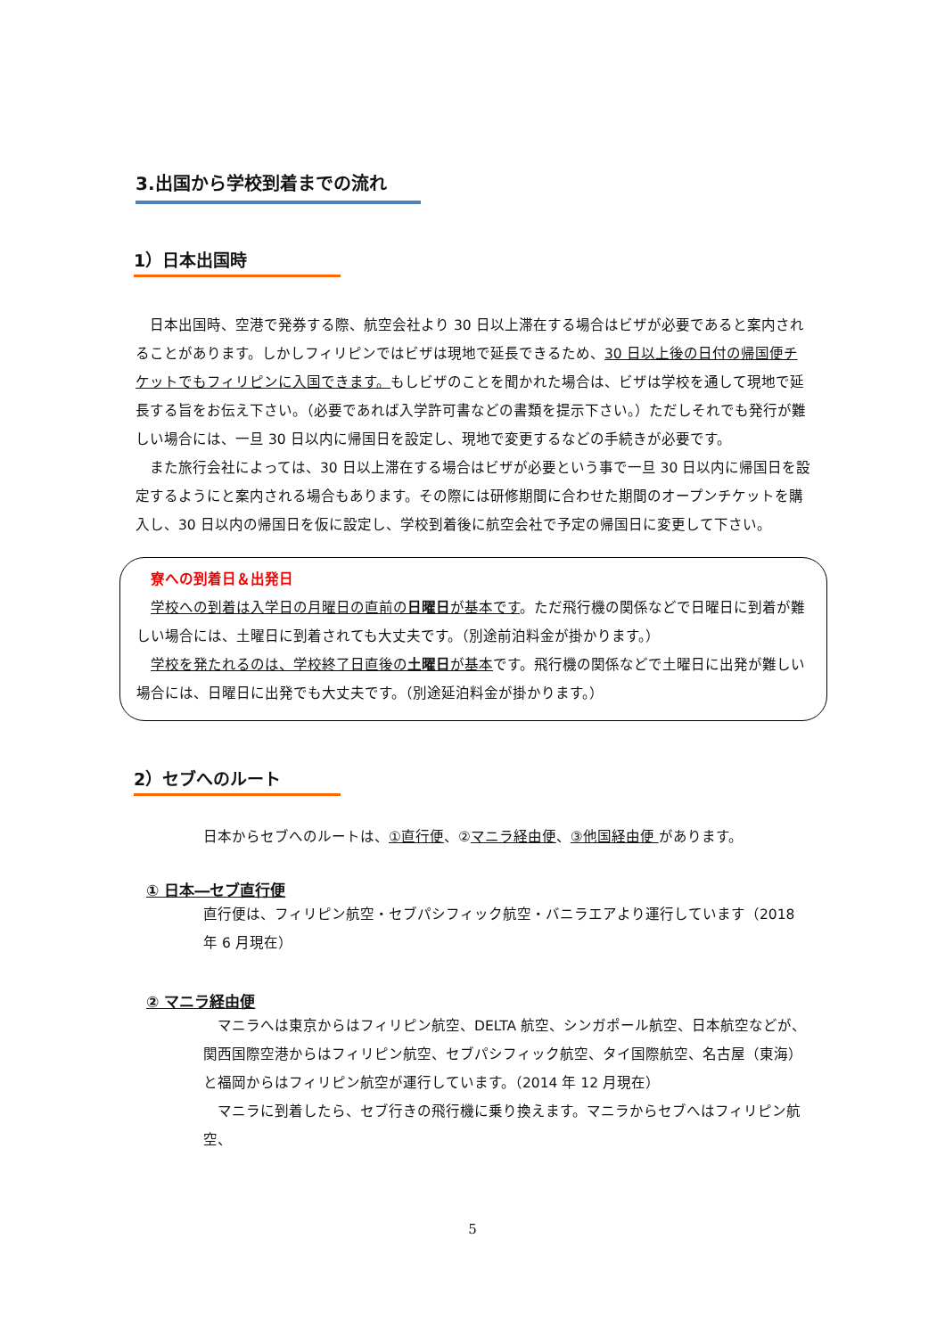3.出国から学校到着までの流れ
1）日本出国時
　日本出国時、空港で発券する際、航空会社より 30 日以上滞在する場合はビザが必要であると案内されることがあります。しかしフィリピンではビザは現地で延長できるため、30 日以上後の日付の帰国便チケットでもフィリピンに入国できます。もしビザのことを聞かれた場合は、ビザは学校を通して現地で延長する旨をお伝え下さい。（必要であれば入学許可書などの書類を提示下さい。）ただしそれでも発行が難しい場合には、一旦 30 日以内に帰国日を設定し、現地で変更するなどの手続きが必要です。
　また旅行会社によっては、30 日以上滞在する場合はビザが必要という事で一旦 30 日以内に帰国日を設定するようにと案内される場合もあります。その際には研修期間に合わせた期間のオープンチケットを購入し、30 日以内の帰国日を仮に設定し、学校到着後に航空会社で予定の帰国日に変更して下さい。
　寮への到着日＆出発日
　学校への到着は入学日の月曜日の直前の日曜日が基本です。ただ飛行機の関係などで日曜日に到着が難しい場合には、土曜日に到着されても大丈夫です。（別途前泊料金が掛かります。）
　学校を発たれるのは、学校終了日直後の土曜日が基本です。飛行機の関係などで土曜日に出発が難しい場合には、日曜日に出発でも大丈夫です。（別途延泊料金が掛かります。）
2）セブへのルート
日本からセブへのルートは、①直行便、②マニラ経由便、③他国経由便 があります。
① 日本―セブ直行便
直行便は、フィリピン航空・セブパシフィック航空・バニラエアより運行しています（2018 年 6 月現在）
② マニラ経由便
　マニラへは東京からはフィリピン航空、DELTA 航空、シンガポール航空、日本航空などが、関西国際空港からはフィリピン航空、セブパシフィック航空、タイ国際航空、名古屋（東海）と福岡からはフィリピン航空が運行しています。（2014 年 12 月現在）
　マニラに到着したら、セブ行きの飛行機に乗り換えます。マニラからセブへはフィリピン航空、
5